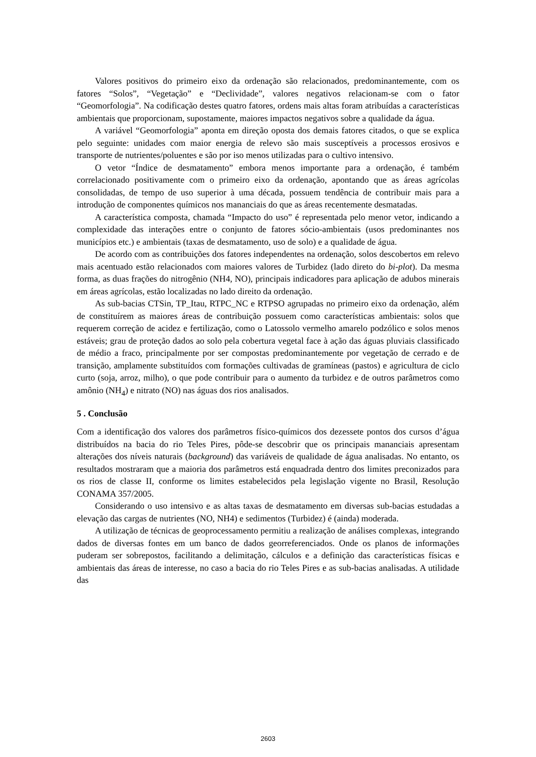Valores positivos do primeiro eixo da ordenação são relacionados, predominantemente, com os fatores “Solos”, “Vegetação” e “Declividade”, valores negativos relacionam-se com o fator “Geomorfologia”. Na codificação destes quatro fatores, ordens mais altas foram atribuídas a características ambientais que proporcionam, supostamente, maiores impactos negativos sobre a qualidade da água.
A variável “Geomorfologia” aponta em direção oposta dos demais fatores citados, o que se explica pelo seguinte: unidades com maior energia de relevo são mais susceptíveis a processos erosivos e transporte de nutrientes/poluentes e são por iso menos utilizadas para o cultivo intensivo.
O vetor “Índice de desmatamento” embora menos importante para a ordenação, é também correlacionado positivamente com o primeiro eixo da ordenação, apontando que as áreas agrícolas consolidadas, de tempo de uso superior à uma década, possuem tendência de contribuir mais para a introdução de componentes químicos nos mananciais do que as áreas recentemente desmatadas.
A característica composta, chamada “Impacto do uso” é representada pelo menor vetor, indicando a complexidade das interações entre o conjunto de fatores sócio-ambientais (usos predominantes nos municípios etc.) e ambientais (taxas de desmatamento, uso de solo) e a qualidade de água.
De acordo com as contribuições dos fatores independentes na ordenação, solos descobertos em relevo mais acentuado estão relacionados com maiores valores de Turbidez (lado direto do bi-plot). Da mesma forma, as duas frações do nitrogênio (NH4, NO), principais indicadores para aplicação de adubos minerais em áreas agrícolas, estão localizadas no lado direito da ordenação.
As sub-bacias CTSin, TP_Itau, RTPC_NC e RTPSO agrupadas no primeiro eixo da ordenação, além de constituírem as maiores áreas de contribuição possuem como características ambientais: solos que requerem correção de acidez e fertilização, como o Latossolo vermelho amarelo podzólico e solos menos estáveis; grau de proteção dados ao solo pela cobertura vegetal face à ação das águas pluviais classificado de médio a fraco, principalmente por ser compostas predominantemente por vegetação de cerrado e de transição, amplamente substituídos com formações cultivadas de gramíneas (pastos) e agricultura de ciclo curto (soja, arroz, milho), o que pode contribuir para o aumento da turbidez e de outros parâmetros como amônio (NH<sub>4</sub>) e nitrato (NO) nas águas dos rios analisados.
5 . Conclusão
Com a identificação dos valores dos parâmetros físico-químicos dos dezessete pontos dos cursos d’água distribuídos na bacia do rio Teles Pires, pôde-se descobrir que os principais mananciais apresentam alterações dos níveis naturais (background) das variáveis de qualidade de água analisadas. No entanto, os resultados mostraram que a maioria dos parâmetros está enquadrada dentro dos limites preconizados para os rios de classe II, conforme os limites estabelecidos pela legislação vigente no Brasil, Resolução CONAMA 357/2005.
Considerando o uso intensivo e as altas taxas de desmatamento em diversas sub-bacias estudadas a elevação das cargas de nutrientes (NO, NH4) e sedimentos (Turbidez) é (ainda) moderada.
A utilização de técnicas de geoprocessamento permitiu a realização de análises complexas, integrando dados de diversas fontes em um banco de dados georreferenciados. Onde os planos de informações puderam ser sobrepostos, facilitando a delimitação, cálculos e a definição das características físicas e ambientais das áreas de interesse, no caso a bacia do rio Teles Pires e as sub-bacias analisadas. A utilidade das
2603